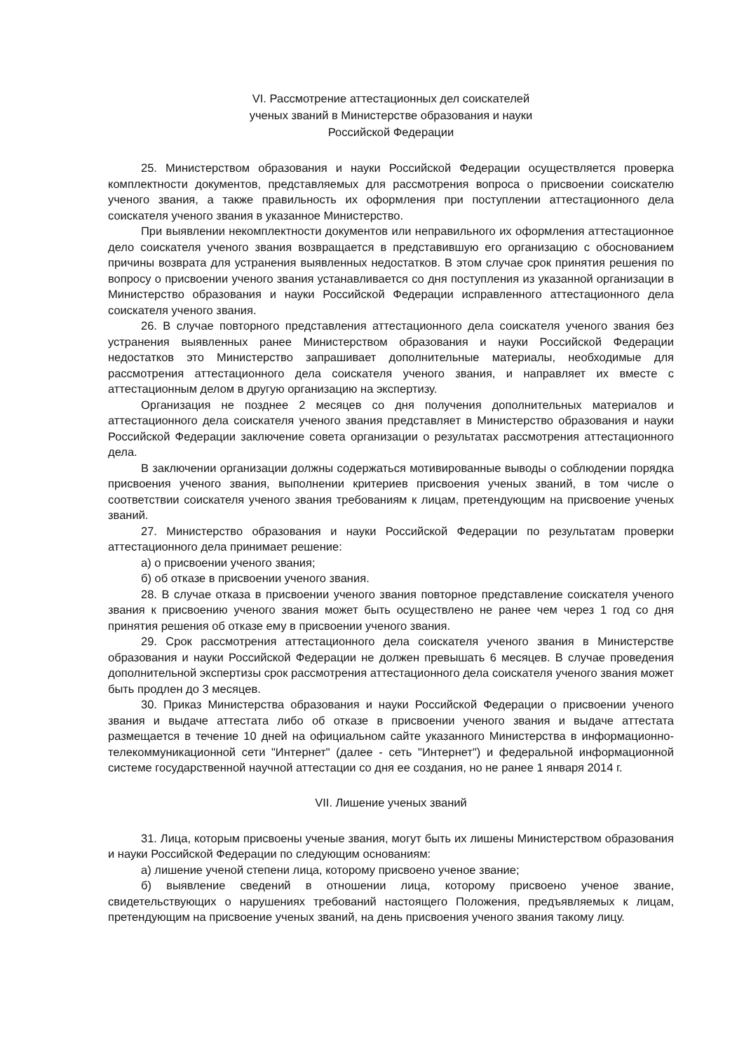VI. Рассмотрение аттестационных дел соискателей
ученых званий в Министерстве образования и науки
Российской Федерации
25. Министерством образования и науки Российской Федерации осуществляется проверка комплектности документов, представляемых для рассмотрения вопроса о присвоении соискателю ученого звания, а также правильность их оформления при поступлении аттестационного дела соискателя ученого звания в указанное Министерство.
При выявлении некомплектности документов или неправильного их оформления аттестационное дело соискателя ученого звания возвращается в представившую его организацию с обоснованием причины возврата для устранения выявленных недостатков. В этом случае срок принятия решения по вопросу о присвоении ученого звания устанавливается со дня поступления из указанной организации в Министерство образования и науки Российской Федерации исправленного аттестационного дела соискателя ученого звания.
26. В случае повторного представления аттестационного дела соискателя ученого звания без устранения выявленных ранее Министерством образования и науки Российской Федерации недостатков это Министерство запрашивает дополнительные материалы, необходимые для рассмотрения аттестационного дела соискателя ученого звания, и направляет их вместе с аттестационным делом в другую организацию на экспертизу.
Организация не позднее 2 месяцев со дня получения дополнительных материалов и аттестационного дела соискателя ученого звания представляет в Министерство образования и науки Российской Федерации заключение совета организации о результатах рассмотрения аттестационного дела.
В заключении организации должны содержаться мотивированные выводы о соблюдении порядка присвоения ученого звания, выполнении критериев присвоения ученых званий, в том числе о соответствии соискателя ученого звания требованиям к лицам, претендующим на присвоение ученых званий.
27. Министерство образования и науки Российской Федерации по результатам проверки аттестационного дела принимает решение:
а) о присвоении ученого звания;
б) об отказе в присвоении ученого звания.
28. В случае отказа в присвоении ученого звания повторное представление соискателя ученого звания к присвоению ученого звания может быть осуществлено не ранее чем через 1 год со дня принятия решения об отказе ему в присвоении ученого звания.
29. Срок рассмотрения аттестационного дела соискателя ученого звания в Министерстве образования и науки Российской Федерации не должен превышать 6 месяцев. В случае проведения дополнительной экспертизы срок рассмотрения аттестационного дела соискателя ученого звания может быть продлен до 3 месяцев.
30. Приказ Министерства образования и науки Российской Федерации о присвоении ученого звания и выдаче аттестата либо об отказе в присвоении ученого звания и выдаче аттестата размещается в течение 10 дней на официальном сайте указанного Министерства в информационно-телекоммуникационной сети "Интернет" (далее - сеть "Интернет") и федеральной информационной системе государственной научной аттестации со дня ее создания, но не ранее 1 января 2014 г.
VII. Лишение ученых званий
31. Лица, которым присвоены ученые звания, могут быть их лишены Министерством образования и науки Российской Федерации по следующим основаниям:
а) лишение ученой степени лица, которому присвоено ученое звание;
б) выявление сведений в отношении лица, которому присвоено ученое звание, свидетельствующих о нарушениях требований настоящего Положения, предъявляемых к лицам, претендующим на присвоение ученых званий, на день присвоения ученого звания такому лицу.